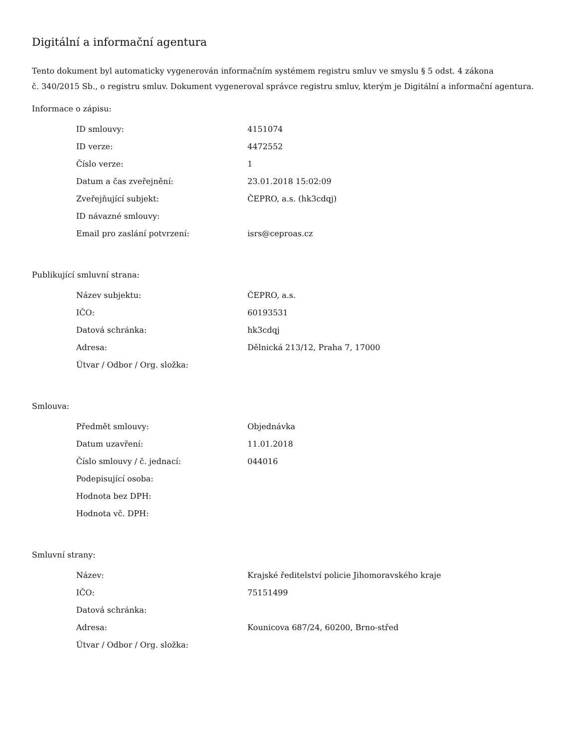Digitální a informační agentura
Tento dokument byl automaticky vygenerován informačním systémem registru smluv ve smyslu § 5 odst. 4 zákona
č. 340/2015 Sb., o registru smluv. Dokument vygeneroval správce registru smluv, kterým je Digitální a informační agentura.
Informace o zápisu:
| ID smlouvy: | 4151074 |
| ID verze: | 4472552 |
| Číslo verze: | 1 |
| Datum a čas zveřejnění: | 23.01.2018 15:02:09 |
| Zveřejňující subjekt: | ČEPRO, a.s. (hk3cdqj) |
| ID návazné smlouvy: | |
| Email pro zaslání potvrzení: | isrs@ceproas.cz |
Publikující smluvní strana:
| Název subjektu: | ČEPRO, a.s. |
| IČO: | 60193531 |
| Datová schránka: | hk3cdqj |
| Adresa: | Dělnická 213/12, Praha 7, 17000 |
| Útvar / Odbor / Org. složka: | |
Smlouva:
| Předmět smlouvy: | Objednávka |
| Datum uzavření: | 11.01.2018 |
| Číslo smlouvy / č. jednací: | 044016 |
| Podepisující osoba: | |
| Hodnota bez DPH: | |
| Hodnota vč. DPH: | |
Smluvní strany:
| Název: | Krajské ředitelství policie Jihomoravského kraje |
| IČO: | 75151499 |
| Datová schránka: | |
| Adresa: | Kounicova 687/24, 60200, Brno-střed |
| Útvar / Odbor / Org. složka: | |